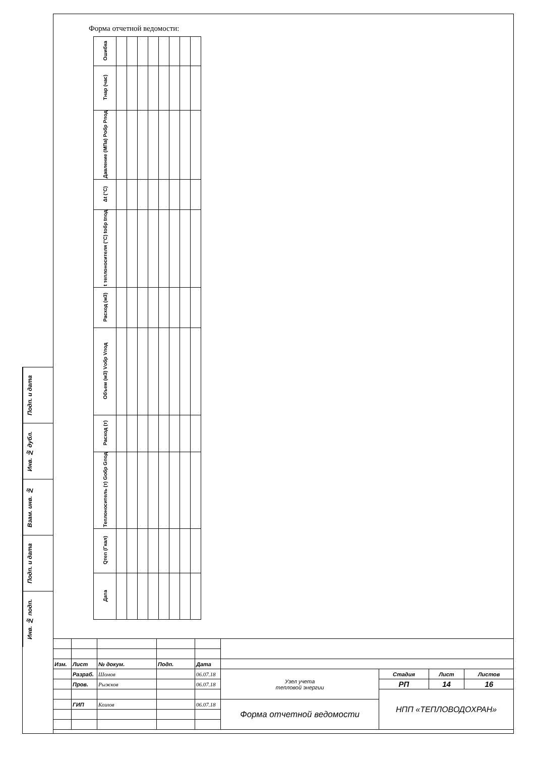Подп. и дата
Инв. № дубл.
Взам. инв. №
Подп. и дата
Инв. № подп.
Форма отчетной ведомости:
| Ошибка | | | | | | | | |
| Тнар (час) | | | | | | | | |
| Давление (МПа) Робр Рпод | | | | | | | | |
| Δt (°C) | | | | | | | | |
| t теплоносителя (°C) tобр tпод | | | | | | | | |
| Расход (м3) | | | | | | | | |
| Объем (м3) Vобр Vпод | | | | | | | | |
| Расход (т) | | | | | | | | |
| Теплоноситель (т) Gобр Gпод | | | | | | | | |
| Qтеп (Гкал) | | | | | | | | |
| Дата | | | | | | | | |
| Изм. | Лист | № докум. | Подп. | Дата | | | | |
| | Разраб. | Шомов | | 06.07.18 | Узел учета тепловой энергии | Стадия | Лист | Листов |
| | Пров. | Рыжков | | 06.07.18 | | РП | 14 | 16 |
| | | | | | | НПП «ТЕПЛОВОДОХРАН» | | |
| | ГИП | Козлов | | 06.07.18 | Форма отчетной ведомости | | | |